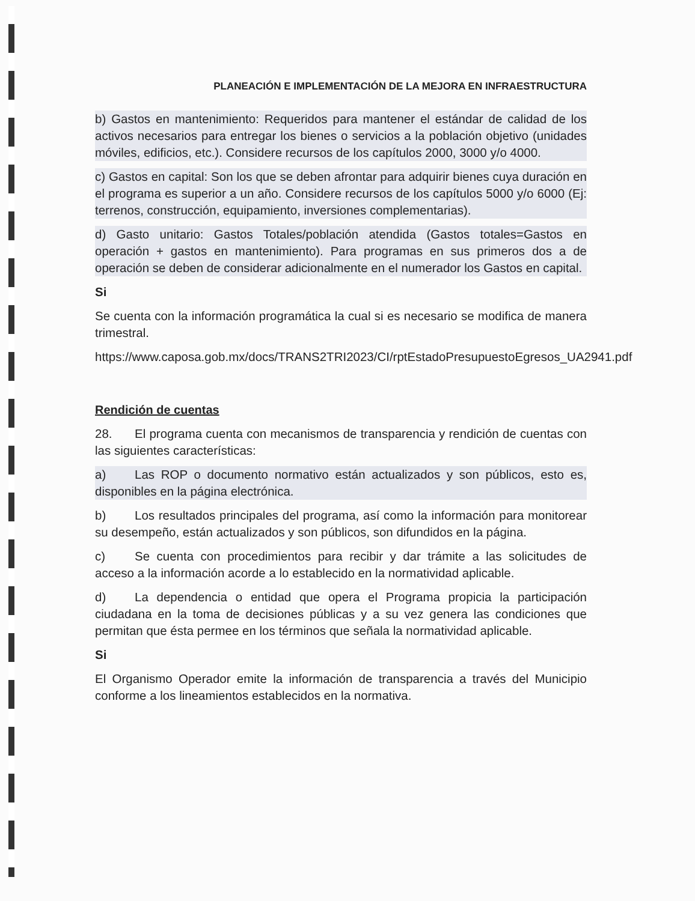PLANEACIÓN E IMPLEMENTACIÓN DE LA MEJORA EN INFRAESTRUCTURA
b) Gastos en mantenimiento: Requeridos para mantener el estándar de calidad de los activos necesarios para entregar los bienes o servicios a la población objetivo (unidades móviles, edificios, etc.). Considere recursos de los capítulos 2000, 3000 y/o 4000.
c) Gastos en capital: Son los que se deben afrontar para adquirir bienes cuya duración en el programa es superior a un año. Considere recursos de los capítulos 5000 y/o 6000 (Ej: terrenos, construcción, equipamiento, inversiones complementarias).
d) Gasto unitario: Gastos Totales/población atendida (Gastos totales=Gastos en operación + gastos en mantenimiento). Para programas en sus primeros dos a de operación se deben de considerar adicionalmente en el numerador los Gastos en capital.
Si
Se cuenta con la información programática la cual si es necesario se modifica de manera trimestral.
https://www.caposa.gob.mx/docs/TRANS2TRI2023/CI/rptEstadoPresupuestoEgresos_UA2941.pdf
Rendición de cuentas
28. El programa cuenta con mecanismos de transparencia y rendición de cuentas con las siguientes características:
a) Las ROP o documento normativo están actualizados y son públicos, esto es, disponibles en la página electrónica.
b) Los resultados principales del programa, así como la información para monitorear su desempeño, están actualizados y son públicos, son difundidos en la página.
c) Se cuenta con procedimientos para recibir y dar trámite a las solicitudes de acceso a la información acorde a lo establecido en la normatividad aplicable.
d) La dependencia o entidad que opera el Programa propicia la participación ciudadana en la toma de decisiones públicas y a su vez genera las condiciones que permitan que ésta permee en los términos que señala la normatividad aplicable.
Si
El Organismo Operador emite la información de transparencia a través del Municipio conforme a los lineamientos establecidos en la normativa.